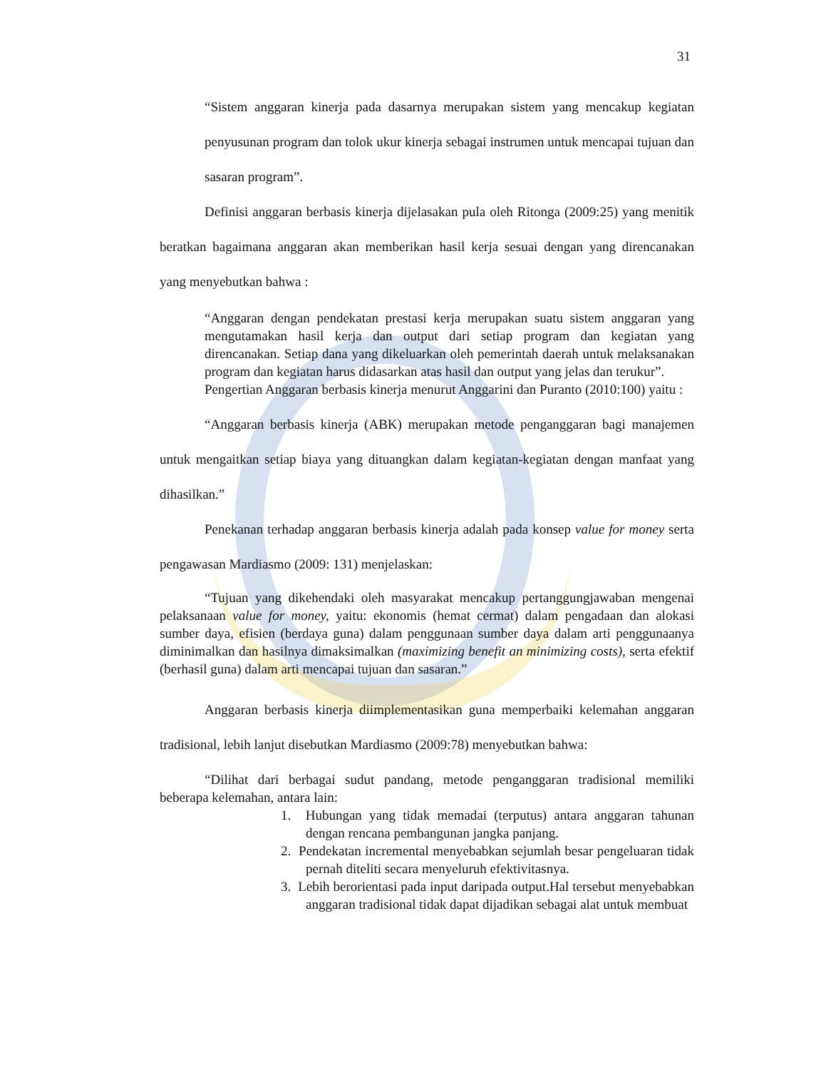31
“Sistem anggaran kinerja pada dasarnya merupakan sistem yang mencakup kegiatan penyusunan program dan tolok ukur kinerja sebagai instrumen untuk mencapai tujuan dan sasaran program”.
Definisi anggaran berbasis kinerja dijelasakan pula oleh Ritonga (2009:25) yang menitik beratkan bagaimana anggaran akan memberikan hasil kerja sesuai dengan yang direncanakan yang menyebutkan bahwa :
“Anggaran dengan pendekatan prestasi kerja merupakan suatu sistem anggaran yang mengutamakan hasil kerja dan output dari setiap program dan kegiatan yang direncanakan. Setiap dana yang dikeluarkan oleh pemerintah daerah untuk melaksanakan program dan kegiatan harus didasarkan atas hasil dan output yang jelas dan terukur”.
Pengertian Anggaran berbasis kinerja menurut Anggarini dan Puranto (2010:100) yaitu :
“Anggaran berbasis kinerja (ABK) merupakan metode penganggaran bagi manajemen untuk mengaitkan setiap biaya yang dituangkan dalam kegiatan-kegiatan dengan manfaat yang dihasilkan.”
Penekanan terhadap anggaran berbasis kinerja adalah pada konsep value for money serta pengawasan Mardiasmo (2009: 131) menjelaskan:
“Tujuan yang dikehendaki oleh masyarakat mencakup pertanggungjawaban mengenai pelaksanaan value for money, yaitu: ekonomis (hemat cermat) dalam pengadaan dan alokasi sumber daya, efisien (berdaya guna) dalam penggunaan sumber daya dalam arti penggunaanya diminimalkan dan hasilnya dimaksimalkan (maximizing benefit an minimizing costs), serta efektif (berhasil guna) dalam arti mencapai tujuan dan sasaran.”
Anggaran berbasis kinerja diimplementasikan guna memperbaiki kelemahan anggaran tradisional, lebih lanjut disebutkan Mardiasmo (2009:78) menyebutkan bahwa:
“Dilihat dari berbagai sudut pandang, metode penganggaran tradisional memiliki beberapa kelemahan, antara lain:
1. Hubungan yang tidak memadai (terputus) antara anggaran tahunan dengan rencana pembangunan jangka panjang.
2. Pendekatan incremental menyebabkan sejumlah besar pengeluaran tidak pernah diteliti secara menyeluruh efektivitasnya.
3. Lebih berorientasi pada input daripada output.Hal tersebut menyebabkan anggaran tradisional tidak dapat dijadikan sebagai alat untuk membuat